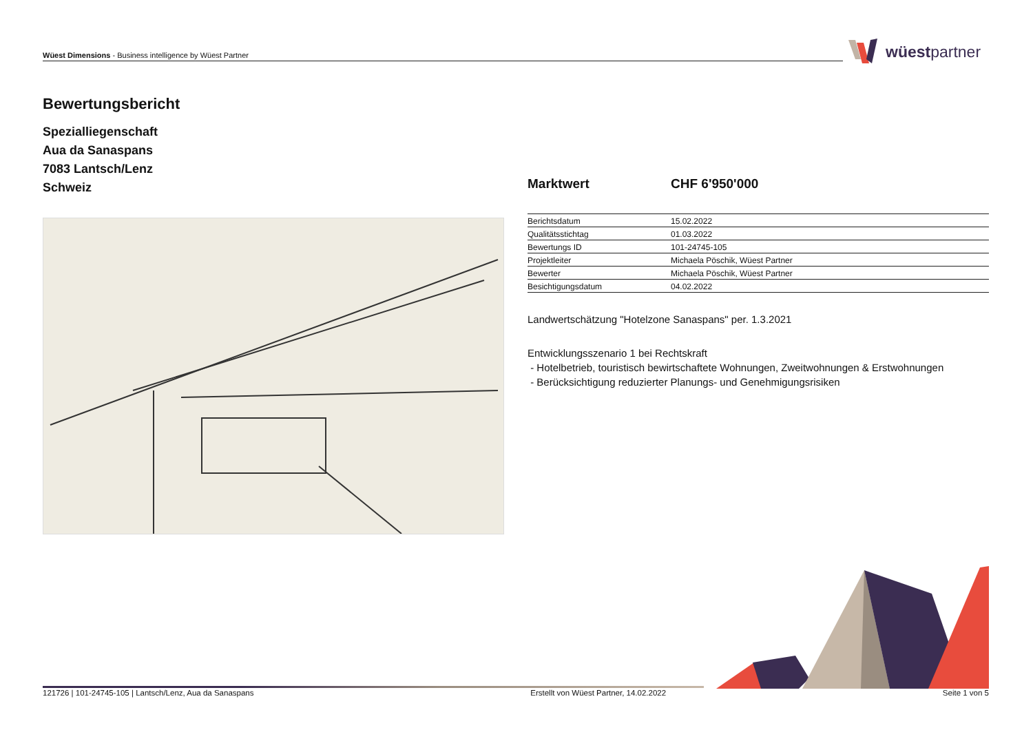Wüest Dimensions - Business intelligence by Wüest Partner wüestpartner
Bewertungsbericht
Spezialliegenschaft
Aua da Sanaspans
7083 Lantsch/Lenz
Schweiz
Marktwert CHF 6'950'000
| Berichtsdatum | 15.02.2022 |
| Qualitätsstichtag | 01.03.2022 |
| Bewertungs ID | 101-24745-105 |
| Projektleiter | Michaela Pöschik, Wüest Partner |
| Bewerter | Michaela Pöschik, Wüest Partner |
| Besichtigungsdatum | 04.02.2022 |
Landwertschätzung "Hotelzone Sanaspans" per. 1.3.2021
Entwicklungsszenario 1 bei Rechtskraft
- Hotelbetrieb, touristisch bewirtschaftete Wohnungen, Zweitwohnungen & Erstwohnungen
- Berücksichtigung reduzierter Planungs- und Genehmigungsrisiken
121726 | 101-24745-105 | Lantsch/Lenz, Aua da Sanaspans Erstellt von Wüest Partner, 14.02.2022 Seite 1 von 5